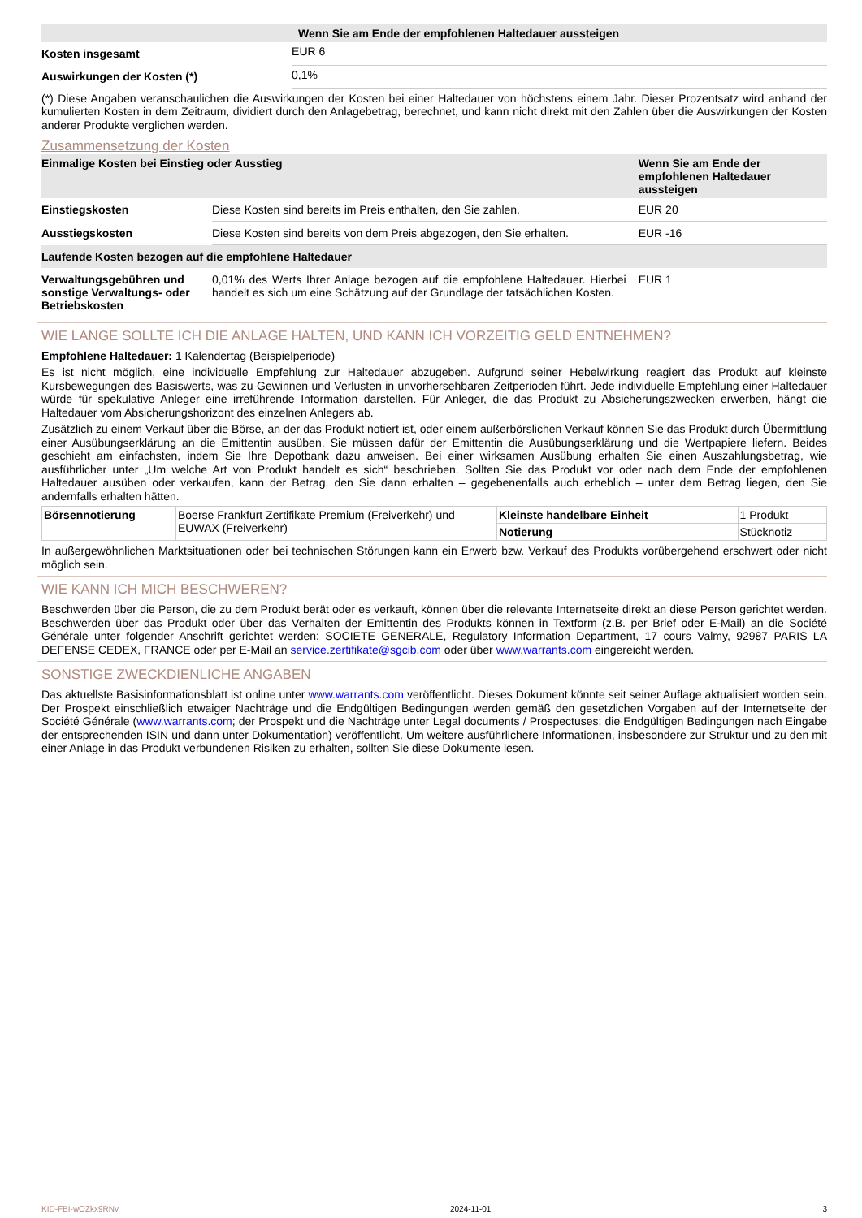| | Wenn Sie am Ende der empfohlenen Haltedauer aussteigen |
| --- | --- |
| Kosten insgesamt | EUR 6 |
| Auswirkungen der Kosten (*) | 0,1% |
(*) Diese Angaben veranschaulichen die Auswirkungen der Kosten bei einer Haltedauer von höchstens einem Jahr. Dieser Prozentsatz wird anhand der kumulierten Kosten in dem Zeitraum, dividiert durch den Anlagebetrag, berechnet, und kann nicht direkt mit den Zahlen über die Auswirkungen der Kosten anderer Produkte verglichen werden.
Zusammensetzung der Kosten
| Einmalige Kosten bei Einstieg oder Ausstieg | | Wenn Sie am Ende der empfohlenen Haltedauer aussteigen |
| --- | --- | --- |
| Einstiegskosten | Diese Kosten sind bereits im Preis enthalten, den Sie zahlen. | EUR 20 |
| Ausstiegskosten | Diese Kosten sind bereits von dem Preis abgezogen, den Sie erhalten. | EUR -16 |
| Laufende Kosten bezogen auf die empfohlene Haltedauer | | |
| Verwaltungsgebühren und sonstige Verwaltungs- oder Betriebskosten | 0,01% des Werts Ihrer Anlage bezogen auf die empfohlene Haltedauer. Hierbei handelt es sich um eine Schätzung auf der Grundlage der tatsächlichen Kosten. | EUR 1 |
WIE LANGE SOLLTE ICH DIE ANLAGE HALTEN, UND KANN ICH VORZEITIG GELD ENTNEHMEN?
Empfohlene Haltedauer: 1 Kalendertag (Beispielperiode)
Es ist nicht möglich, eine individuelle Empfehlung zur Haltedauer abzugeben. Aufgrund seiner Hebelwirkung reagiert das Produkt auf kleinste Kursbewegungen des Basiswerts, was zu Gewinnen und Verlusten in unvorhersehbaren Zeitperioden führt. Jede individuelle Empfehlung einer Haltedauer würde für spekulative Anleger eine irreführende Information darstellen. Für Anleger, die das Produkt zu Absicherungszwecken erwerben, hängt die Haltedauer vom Absicherungshorizont des einzelnen Anlegers ab.
Zusätzlich zu einem Verkauf über die Börse, an der das Produkt notiert ist, oder einem außerbörslichen Verkauf können Sie das Produkt durch Übermittlung einer Ausübungserklärung an die Emittentin ausüben. Sie müssen dafür der Emittentin die Ausübungserklärung und die Wertpapiere liefern. Beides geschieht am einfachsten, indem Sie Ihre Depotbank dazu anweisen. Bei einer wirksamen Ausübung erhalten Sie einen Auszahlungsbetrag, wie ausführlicher unter „Um welche Art von Produkt handelt es sich“ beschrieben. Sollten Sie das Produkt vor oder nach dem Ende der empfohlenen Haltedauer ausüben oder verkaufen, kann der Betrag, den Sie dann erhalten – gegebenenfalls auch erheblich – unter dem Betrag liegen, den Sie andernfalls erhalten hätten.
| Börsennotierung | Boerse Frankfurt Zertifikate Premium (Freiverkehr) und EUWAX (Freiverkehr) | Kleinste handelbare Einheit | 1 Produkt |
| | | Notierung | Stücknotiz |
In außergewöhnlichen Marktsituationen oder bei technischen Störungen kann ein Erwerb bzw. Verkauf des Produkts vorübergehend erschwert oder nicht möglich sein.
WIE KANN ICH MICH BESCHWEREN?
Beschwerden über die Person, die zu dem Produkt berät oder es verkauft, können über die relevante Internetseite direkt an diese Person gerichtet werden. Beschwerden über das Produkt oder über das Verhalten der Emittentin des Produkts können in Textform (z.B. per Brief oder E-Mail) an die Société Générale unter folgender Anschrift gerichtet werden: SOCIETE GENERALE, Regulatory Information Department, 17 cours Valmy, 92987 PARIS LA DEFENSE CEDEX, FRANCE oder per E-Mail an service.zertifikate@sgcib.com oder über www.warrants.com eingereicht werden.
SONSTIGE ZWECKDIENLICHE ANGABEN
Das aktuellste Basisinformationsblatt ist online unter www.warrants.com veröffentlicht. Dieses Dokument könnte seit seiner Auflage aktualisiert worden sein. Der Prospekt einschließlich etwaiger Nachträge und die Endgültigen Bedingungen werden gemäß den gesetzlichen Vorgaben auf der Internetseite der Société Générale (www.warrants.com; der Prospekt und die Nachträge unter Legal documents / Prospectuses; die Endgültigen Bedingungen nach Eingabe der entsprechenden ISIN und dann unter Dokumentation) veröffentlicht. Um weitere ausführlichere Informationen, insbesondere zur Struktur und zu den mit einer Anlage in das Produkt verbundenen Risiken zu erhalten, sollten Sie diese Dokumente lesen.
KID-FBI-wOZkx9RNv 2024-11-01 3